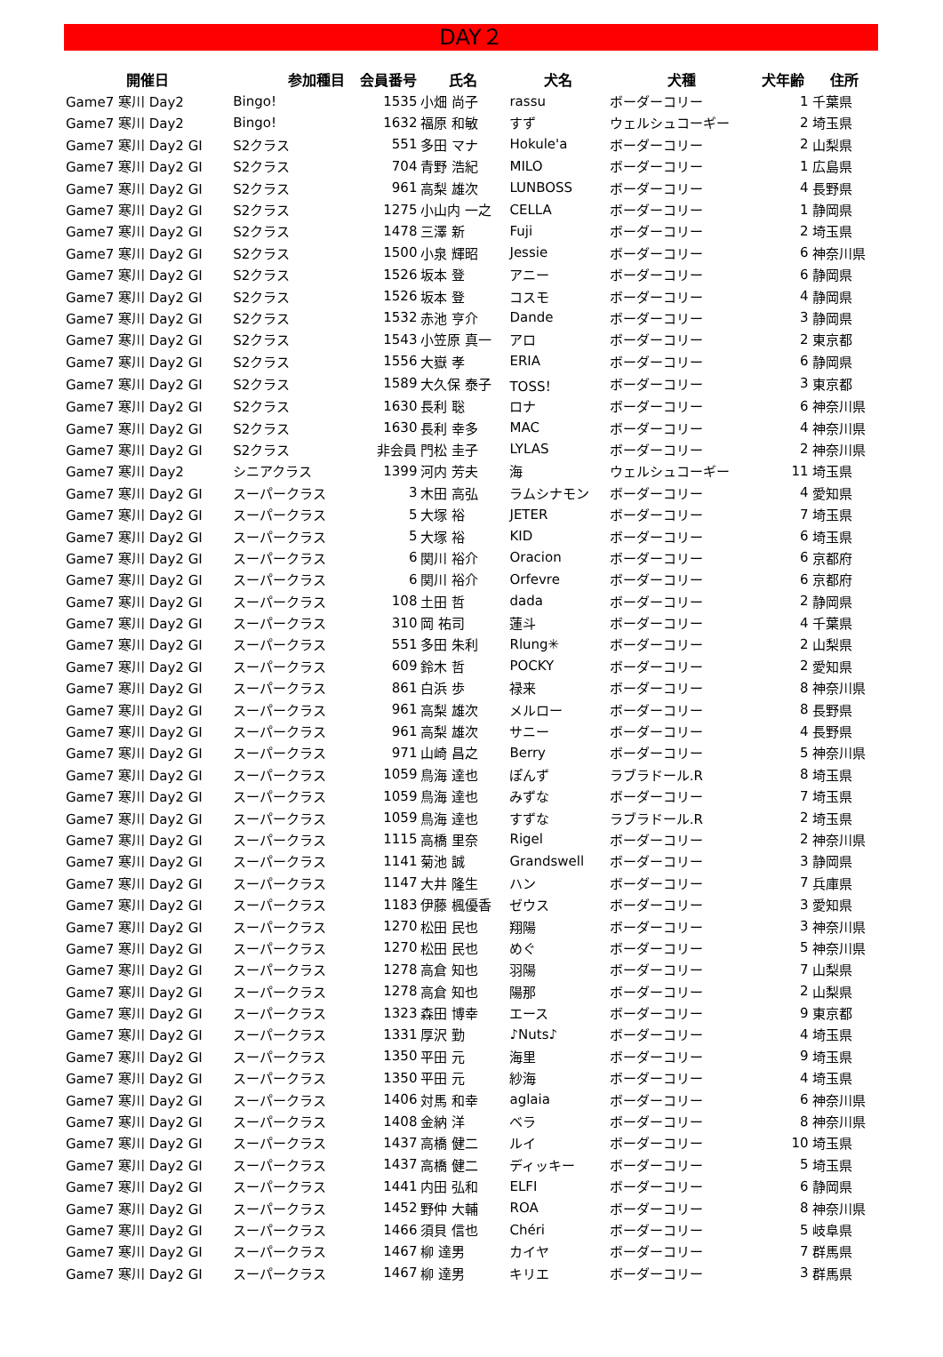DAY２
| 開催日 | 参加種目 | 会員番号 | 氏名 | 犬名 | 犬種 | 犬年齢 | 住所 |
| --- | --- | --- | --- | --- | --- | --- | --- |
| Game7 寒川 Day2 | Bingo! | 1535 | 小畑 尚子 | rassu | ボーダーコリー | 1 | 千葉県 |
| Game7 寒川 Day2 | Bingo! | 1632 | 福原 和敏 | すず | ウェルシュコーギー | 2 | 埼玉県 |
| Game7 寒川 Day2 GI | S2クラス | 551 | 多田 マナ | Hokule'a | ボーダーコリー | 2 | 山梨県 |
| Game7 寒川 Day2 GI | S2クラス | 704 | 青野 浩紀 | MILO | ボーダーコリー | 1 | 広島県 |
| Game7 寒川 Day2 GI | S2クラス | 961 | 高梨 雄次 | LUNBOSS | ボーダーコリー | 4 | 長野県 |
| Game7 寒川 Day2 GI | S2クラス | 1275 | 小山内 一之 | CELLA | ボーダーコリー | 1 | 静岡県 |
| Game7 寒川 Day2 GI | S2クラス | 1478 | 三澤 新 | Fuji | ボーダーコリー | 2 | 埼玉県 |
| Game7 寒川 Day2 GI | S2クラス | 1500 | 小泉 輝昭 | Jessie | ボーダーコリー | 6 | 神奈川県 |
| Game7 寒川 Day2 GI | S2クラス | 1526 | 坂本 登 | アニー | ボーダーコリー | 6 | 静岡県 |
| Game7 寒川 Day2 GI | S2クラス | 1526 | 坂本 登 | コスモ | ボーダーコリー | 4 | 静岡県 |
| Game7 寒川 Day2 GI | S2クラス | 1532 | 赤池 亨介 | Dande | ボーダーコリー | 3 | 静岡県 |
| Game7 寒川 Day2 GI | S2クラス | 1543 | 小笠原 真一 | アロ | ボーダーコリー | 2 | 東京都 |
| Game7 寒川 Day2 GI | S2クラス | 1556 | 大嶽 孝 | ERIA | ボーダーコリー | 6 | 静岡県 |
| Game7 寒川 Day2 GI | S2クラス | 1589 | 大久保 泰子 | TOSS！ | ボーダーコリー | 3 | 東京都 |
| Game7 寒川 Day2 GI | S2クラス | 1630 | 長利 聡 | ロナ | ボーダーコリー | 6 | 神奈川県 |
| Game7 寒川 Day2 GI | S2クラス | 1630 | 長利 幸多 | MAC | ボーダーコリー | 4 | 神奈川県 |
| Game7 寒川 Day2 GI | S2クラス | 非会員 | 門松 圭子 | LYLAS | ボーダーコリー | 2 | 神奈川県 |
| Game7 寒川 Day2 | シニアクラス | 1399 | 河内 芳夫 | 海 | ウェルシュコーギー | 11 | 埼玉県 |
| Game7 寒川 Day2 GI | スーパークラス | 3 | 木田 高弘 | ラムシナモン | ボーダーコリー | 4 | 愛知県 |
| Game7 寒川 Day2 GI | スーパークラス | 5 | 大塚 裕 | JETER | ボーダーコリー | 7 | 埼玉県 |
| Game7 寒川 Day2 GI | スーパークラス | 5 | 大塚 裕 | KID | ボーダーコリー | 6 | 埼玉県 |
| Game7 寒川 Day2 GI | スーパークラス | 6 | 関川 裕介 | Oracion | ボーダーコリー | 6 | 京都府 |
| Game7 寒川 Day2 GI | スーパークラス | 6 | 関川 裕介 | Orfevre | ボーダーコリー | 6 | 京都府 |
| Game7 寒川 Day2 GI | スーパークラス | 108 | 土田 哲 | dada | ボーダーコリー | 2 | 静岡県 |
| Game7 寒川 Day2 GI | スーパークラス | 310 | 岡 祐司 | 蓮斗 | ボーダーコリー | 4 | 千葉県 |
| Game7 寒川 Day2 GI | スーパークラス | 551 | 多田 朱利 | Rlung✳ | ボーダーコリー | 2 | 山梨県 |
| Game7 寒川 Day2 GI | スーパークラス | 609 | 鈴木 哲 | POCKY | ボーダーコリー | 2 | 愛知県 |
| Game7 寒川 Day2 GI | スーパークラス | 861 | 白浜 歩 | 禄来 | ボーダーコリー | 8 | 神奈川県 |
| Game7 寒川 Day2 GI | スーパークラス | 961 | 高梨 雄次 | メルロー | ボーダーコリー | 8 | 長野県 |
| Game7 寒川 Day2 GI | スーパークラス | 961 | 高梨 雄次 | サニー | ボーダーコリー | 4 | 長野県 |
| Game7 寒川 Day2 GI | スーパークラス | 971 | 山崎 昌之 | Berry | ボーダーコリー | 5 | 神奈川県 |
| Game7 寒川 Day2 GI | スーパークラス | 1059 | 鳥海 達也 | ぽんず | ラブラドール.R | 8 | 埼玉県 |
| Game7 寒川 Day2 GI | スーパークラス | 1059 | 鳥海 達也 | みずな | ボーダーコリー | 7 | 埼玉県 |
| Game7 寒川 Day2 GI | スーパークラス | 1059 | 鳥海 達也 | すずな | ラブラドール.R | 2 | 埼玉県 |
| Game7 寒川 Day2 GI | スーパークラス | 1115 | 高橋 里奈 | Rigel | ボーダーコリー | 2 | 神奈川県 |
| Game7 寒川 Day2 GI | スーパークラス | 1141 | 菊池 誠 | Grandswell | ボーダーコリー | 3 | 静岡県 |
| Game7 寒川 Day2 GI | スーパークラス | 1147 | 大井 隆生 | ハン | ボーダーコリー | 7 | 兵庫県 |
| Game7 寒川 Day2 GI | スーパークラス | 1183 | 伊藤 楓優香 | ゼウス | ボーダーコリー | 3 | 愛知県 |
| Game7 寒川 Day2 GI | スーパークラス | 1270 | 松田 民也 | 翔陽 | ボーダーコリー | 3 | 神奈川県 |
| Game7 寒川 Day2 GI | スーパークラス | 1270 | 松田 民也 | めぐ | ボーダーコリー | 5 | 神奈川県 |
| Game7 寒川 Day2 GI | スーパークラス | 1278 | 高倉 知也 | 羽陽 | ボーダーコリー | 7 | 山梨県 |
| Game7 寒川 Day2 GI | スーパークラス | 1278 | 高倉 知也 | 陽那 | ボーダーコリー | 2 | 山梨県 |
| Game7 寒川 Day2 GI | スーパークラス | 1323 | 森田 博幸 | エース | ボーダーコリー | 9 | 東京都 |
| Game7 寒川 Day2 GI | スーパークラス | 1331 | 厚沢 勤 | ♪Nuts♪ | ボーダーコリー | 4 | 埼玉県 |
| Game7 寒川 Day2 GI | スーパークラス | 1350 | 平田 元 | 海里 | ボーダーコリー | 9 | 埼玉県 |
| Game7 寒川 Day2 GI | スーパークラス | 1350 | 平田 元 | 紗海 | ボーダーコリー | 4 | 埼玉県 |
| Game7 寒川 Day2 GI | スーパークラス | 1406 | 対馬 和幸 | aglaia | ボーダーコリー | 6 | 神奈川県 |
| Game7 寒川 Day2 GI | スーパークラス | 1408 | 金納 洋 | ベラ | ボーダーコリー | 8 | 神奈川県 |
| Game7 寒川 Day2 GI | スーパークラス | 1437 | 高橋 健二 | ルイ | ボーダーコリー | 10 | 埼玉県 |
| Game7 寒川 Day2 GI | スーパークラス | 1437 | 高橋 健二 | ディッキー | ボーダーコリー | 5 | 埼玉県 |
| Game7 寒川 Day2 GI | スーパークラス | 1441 | 内田 弘和 | ELFI | ボーダーコリー | 6 | 静岡県 |
| Game7 寒川 Day2 GI | スーパークラス | 1452 | 野仲 大輔 | ROA | ボーダーコリー | 8 | 神奈川県 |
| Game7 寒川 Day2 GI | スーパークラス | 1466 | 須貝 信也 | Chéri | ボーダーコリー | 5 | 岐阜県 |
| Game7 寒川 Day2 GI | スーパークラス | 1467 | 柳 達男 | カイヤ | ボーダーコリー | 7 | 群馬県 |
| Game7 寒川 Day2 GI | スーパークラス | 1467 | 柳 達男 | キリエ | ボーダーコリー | 3 | 群馬県 |